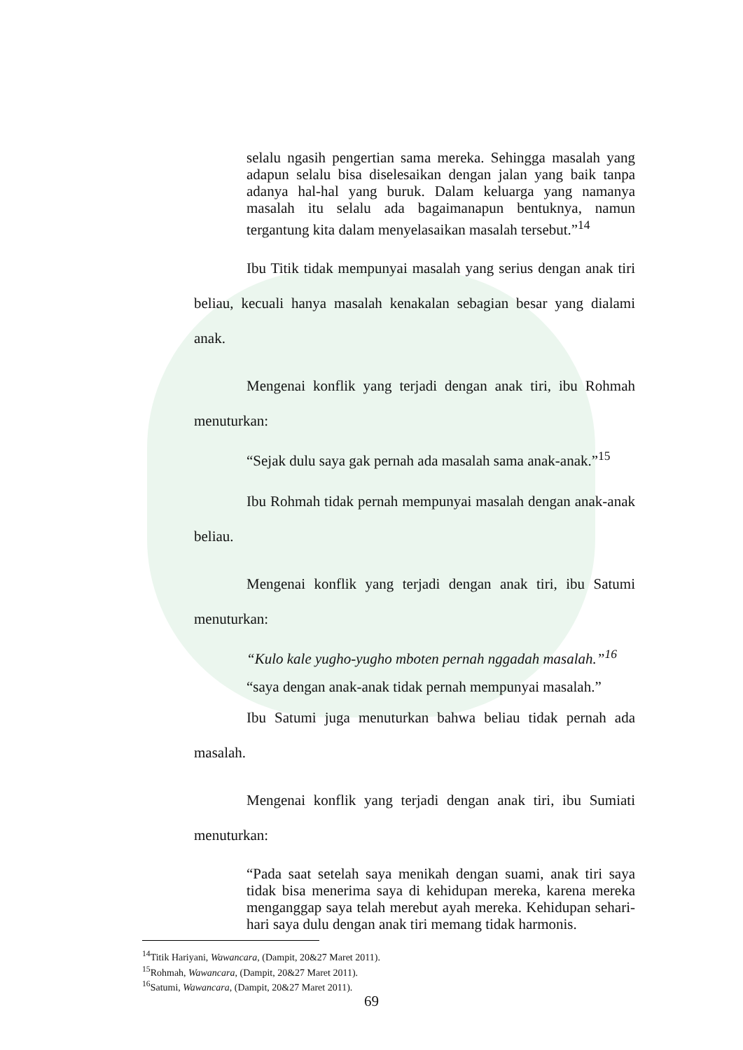selalu ngasih pengertian sama mereka. Sehingga masalah yang adapun selalu bisa diselesaikan dengan jalan yang baik tanpa adanya hal-hal yang buruk. Dalam keluarga yang namanya masalah itu selalu ada bagaimanapun bentuknya, namun tergantung kita dalam menyelasaikan masalah tersebut.”<sup>14</sup>
Ibu Titik tidak mempunyai masalah yang serius dengan anak tiri beliau, kecuali hanya masalah kenakalan sebagian besar yang dialami anak.
Mengenai konflik yang terjadi dengan anak tiri, ibu Rohmah menuturkan:
“Sejak dulu saya gak pernah ada masalah sama anak-anak.”<sup>15</sup>
Ibu Rohmah tidak pernah mempunyai masalah dengan anak-anak beliau.
Mengenai konflik yang terjadi dengan anak tiri, ibu Satumi menuturkan:
“Kulo kale yugho-yugho mboten pernah nggadah masalah.”<sup>16</sup>
“saya dengan anak-anak tidak pernah mempunyai masalah.”
Ibu Satumi juga menuturkan bahwa beliau tidak pernah ada masalah.
Mengenai konflik yang terjadi dengan anak tiri, ibu Sumiati menuturkan:
“Pada saat setelah saya menikah dengan suami, anak tiri saya tidak bisa menerima saya di kehidupan mereka, karena mereka menganggap saya telah merebut ayah mereka. Kehidupan sehari-hari saya dulu dengan anak tiri memang tidak harmonis.
<sup>14</sup> Titik Hariyani, Wawancara, (Dampit, 20&27 Maret 2011).
<sup>15</sup> Rohmah, Wawancara, (Dampit, 20&27 Maret 2011).
<sup>16</sup> Satumi, Wawancara, (Dampit, 20&27 Maret 2011).
69